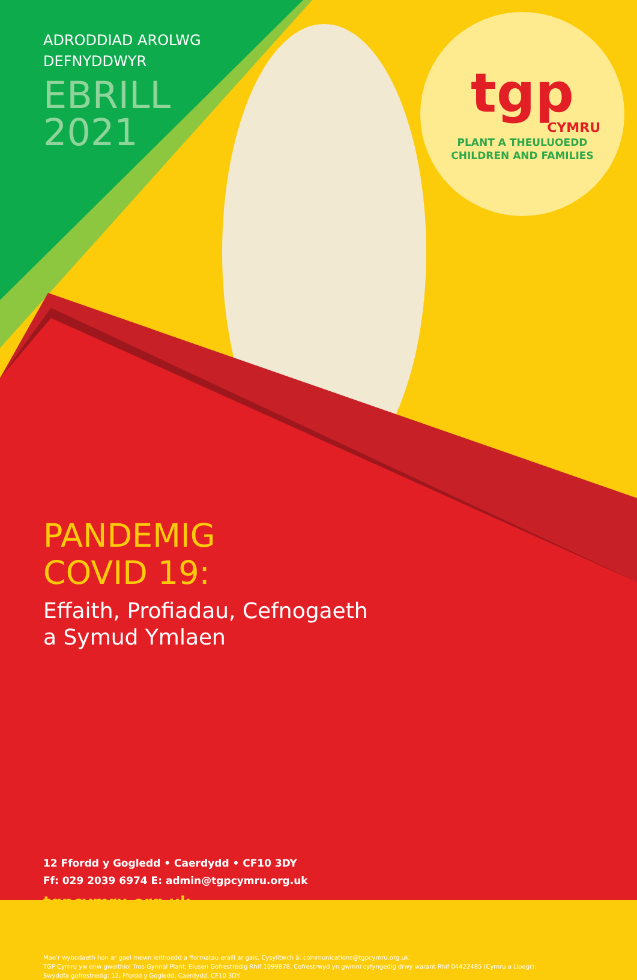tgp
CYMRU
PLANT A THEULUOEDD
CHILDREN AND FAMILIES
ADRODDIAD AROLWG
DEFNYDDWYR
EBRILL
2021
PANDEMIG
COVID 19:
Effaith, Profiadau, Cefnogaeth
a Symud Ymlaen
12 Ffordd y Gogledd • Caerdydd • CF10 3DY
Ff: 029 2039 6974 E: admin@tgpcymru.org.uk
tgpcymru.org.uk
Mae’r wybodaeth hon ar gael mewn ieithoedd a fformatau eraill ar gais. Cysylltwch â: communications@tgpcymru.org.uk.
TGP Cymru yw enw gweithiol Tros Gynnal Plant, Elusen Gofrestredig Rhif 1099878. Cofrestrwyd yn gwmni cyfyngedig drwy warant Rhif 04422485 (Cymru a Lloegr).
Swyddfa gofrestredig: 12, Ffordd y Gogledd, Caerdydd, CF10 3DY.